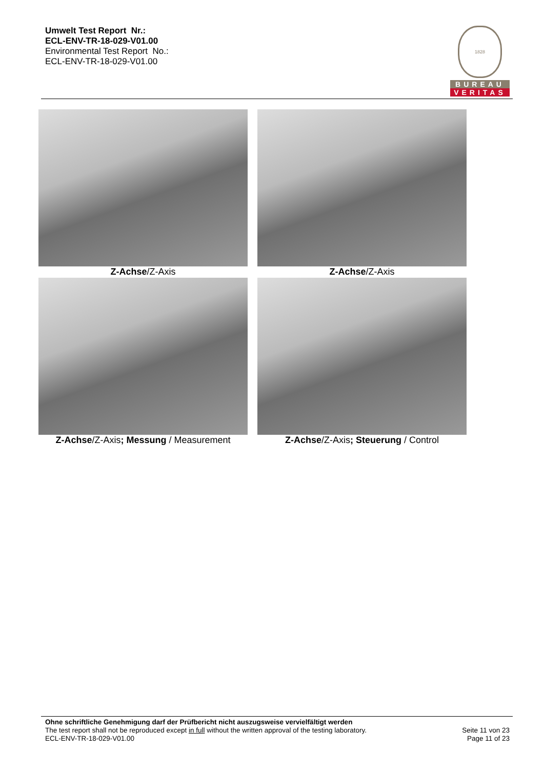Umwelt Test Report Nr.:
ECL-ENV-TR-18-029-V01.00
Environmental Test Report No.:
ECL-ENV-TR-18-029-V01.00
1828
BUREAU
VERITAS
Z-Achse/Z-Axis
Z-Achse/Z-Axis
Z-Achse/Z-Axis; Messung / Measurement
Z-Achse/Z-Axis; Steuerung / Control
Ohne schriftliche Genehmigung darf der Prüfbericht nicht auszugsweise vervielfältigt werden
The test report shall not be reproduced except in full without the written approval of the testing laboratory.
ECL-ENV-TR-18-029-V01.00
Seite 11 von 23
Page 11 of 23